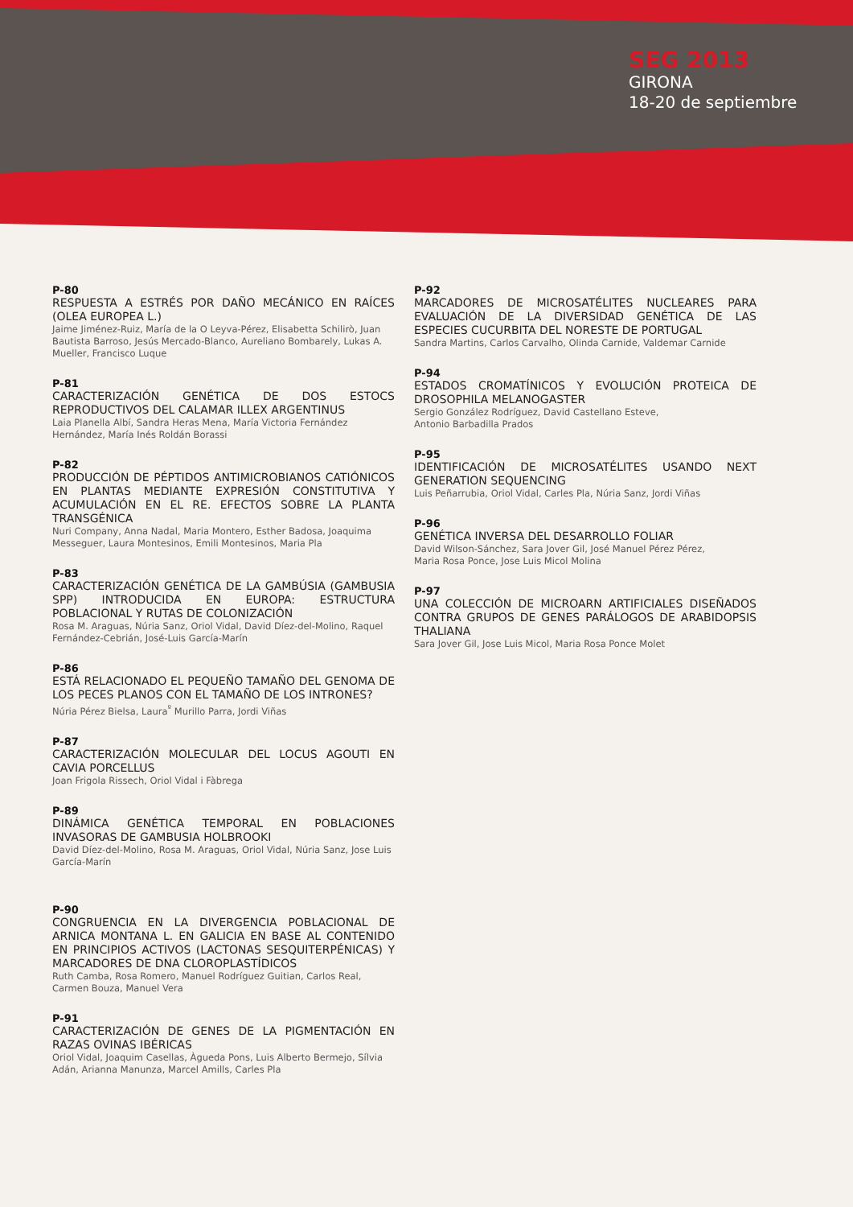SEG 2013
GIRONA
18-20 de septiembre
P-80
RESPUESTA A ESTRÉS POR DAÑO MECÁNICO EN RAÍCES (OLEA EUROPEA L.)
Jaime Jiménez-Ruiz, María de la O Leyva-Pérez, Elisabetta Schilirò, Juan Bautista Barroso, Jesús Mercado-Blanco, Aureliano Bombarely, Lukas A. Mueller, Francisco Luque
P-81
CARACTERIZACIÓN GENÉTICA DE DOS ESTOCS REPRODUCTIVOS DEL CALAMAR ILLEX ARGENTINUS
Laia Planella Albí, Sandra Heras Mena, María Victoria Fernández Hernández, María Inés Roldán Borassi
P-82
PRODUCCIÓN DE PÉPTIDOS ANTIMICROBIANOS CATIÓNICOS EN PLANTAS MEDIANTE EXPRESIÓN CONSTITUTIVA Y ACUMULACIÓN EN EL RE. EFECTOS SOBRE LA PLANTA TRANSGÉNICA
Nuri Company, Anna Nadal, Maria Montero, Esther Badosa, Joaquima Messeguer, Laura Montesinos, Emili Montesinos, Maria Pla
P-83
CARACTERIZACIÓN GENÉTICA DE LA GAMBÚSIA (GAMBUSIA SPP) INTRODUCIDA EN EUROPA: ESTRUCTURA POBLACIONAL Y RUTAS DE COLONIZACIÓN
Rosa M. Araguas, Núria Sanz, Oriol Vidal, David Díez-del-Molino, Raquel Fernández-Cebrián, José-Luis García-Marín
P-86
ESTÁ RELACIONADO EL PEQUEÑO TAMAÑO DEL GENOMA DE LOS PECES PLANOS CON EL TAMAÑO DE LOS INTRONES?
Núria Pérez Bielsa, Laura<sup>º</sup> Murillo Parra, Jordi Viñas
P-87
CARACTERIZACIÓN MOLECULAR DEL LOCUS AGOUTI EN CAVIA PORCELLUS
Joan Frigola Rissech, Oriol Vidal i Fàbrega
P-89
DINÁMICA GENÉTICA TEMPORAL EN POBLACIONES INVASORAS DE GAMBUSIA HOLBROOKI
David Díez-del-Molino, Rosa M. Araguas, Oriol Vidal, Núria Sanz, Jose Luis García-Marín
P-90
CONGRUENCIA EN LA DIVERGENCIA POBLACIONAL DE ARNICA MONTANA L. EN GALICIA EN BASE AL CONTENIDO EN PRINCIPIOS ACTIVOS (LACTONAS SESQUITERPÉNICAS) Y MARCADORES DE DNA CLOROPLASTÍDICOS
Ruth Camba, Rosa Romero, Manuel Rodríguez Guitian, Carlos Real, Carmen Bouza, Manuel Vera
P-91
CARACTERIZACIÓN DE GENES DE LA PIGMENTACIÓN EN RAZAS OVINAS IBÉRICAS
Oriol Vidal, Joaquim Casellas, Àgueda Pons, Luis Alberto Bermejo, Sílvia Adán, Arianna Manunza, Marcel Amills, Carles Pla
P-92
MARCADORES DE MICROSATÉLITES NUCLEARES PARA EVALUACIÓN DE LA DIVERSIDAD GENÉTICA DE LAS ESPECIES CUCURBITA DEL NORESTE DE PORTUGAL
Sandra Martins, Carlos Carvalho, Olinda Carnide, Valdemar Carnide
P-94
ESTADOS CROMATÍNICOS Y EVOLUCIÓN PROTEICA DE DROSOPHILA MELANOGASTER
Sergio González Rodríguez, David Castellano Esteve,
Antonio Barbadilla Prados
P-95
IDENTIFICACIÓN DE MICROSATÉLITES USANDO NEXT GENERATION SEQUENCING
Luis Peñarrubia, Oriol Vidal, Carles Pla, Núria Sanz, Jordi Viñas
P-96
GENÉTICA INVERSA DEL DESARROLLO FOLIAR
David Wilson-Sánchez, Sara Jover Gil, José Manuel Pérez Pérez,
Maria Rosa Ponce, Jose Luis Micol Molina
P-97
UNA COLECCIÓN DE MICROARN ARTIFICIALES DISEÑADOS CONTRA GRUPOS DE GENES PARÁLOGOS DE ARABIDOPSIS THALIANA
Sara Jover Gil, Jose Luis Micol, Maria Rosa Ponce Molet